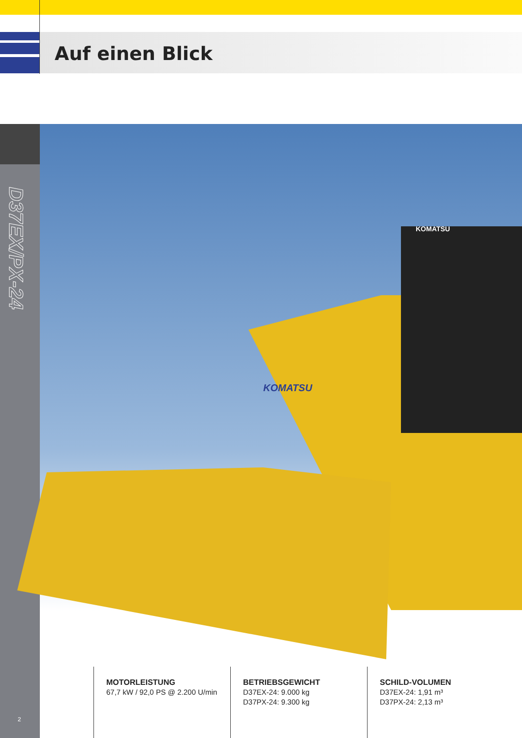Auf einen Blick
D37EX/PX-24
KOMATSU
KOMATSU
MOTORLEISTUNG
67,7 kW / 92,0 PS @ 2.200 U/min
BETRIEBSGEWICHT
D37EX-24: 9.000 kg
D37PX-24: 9.300 kg
SCHILD-VOLUMEN
D37EX-24: 1,91 m³
D37PX-24: 2,13 m³
2